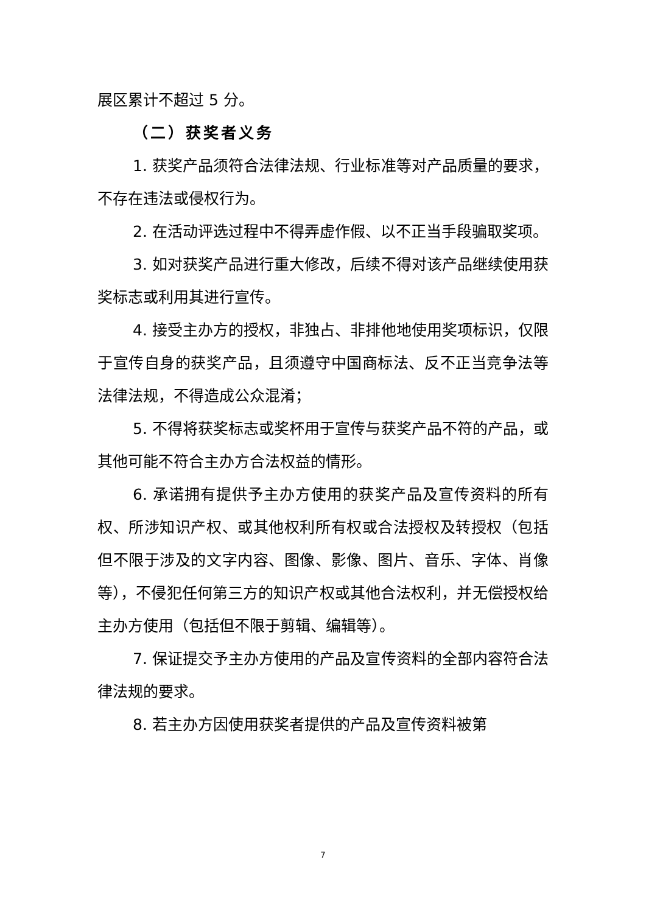展区累计不超过 5 分。
（二）获奖者义务
1. 获奖产品须符合法律法规、行业标准等对产品质量的要求，不存在违法或侵权行为。
2. 在活动评选过程中不得弄虚作假、以不正当手段骗取奖项。
3. 如对获奖产品进行重大修改，后续不得对该产品继续使用获奖标志或利用其进行宣传。
4. 接受主办方的授权，非独占、非排他地使用奖项标识，仅限于宣传自身的获奖产品，且须遵守中国商标法、反不正当竞争法等法律法规，不得造成公众混淆；
5. 不得将获奖标志或奖杯用于宣传与获奖产品不符的产品，或其他可能不符合主办方合法权益的情形。
6. 承诺拥有提供予主办方使用的获奖产品及宣传资料的所有权、所涉知识产权、或其他权利所有权或合法授权及转授权（包括但不限于涉及的文字内容、图像、影像、图片、音乐、字体、肖像等），不侵犯任何第三方的知识产权或其他合法权利，并无偿授权给主办方使用（包括但不限于剪辑、编辑等）。
7. 保证提交予主办方使用的产品及宣传资料的全部内容符合法律法规的要求。
8. 若主办方因使用获奖者提供的产品及宣传资料被第
7